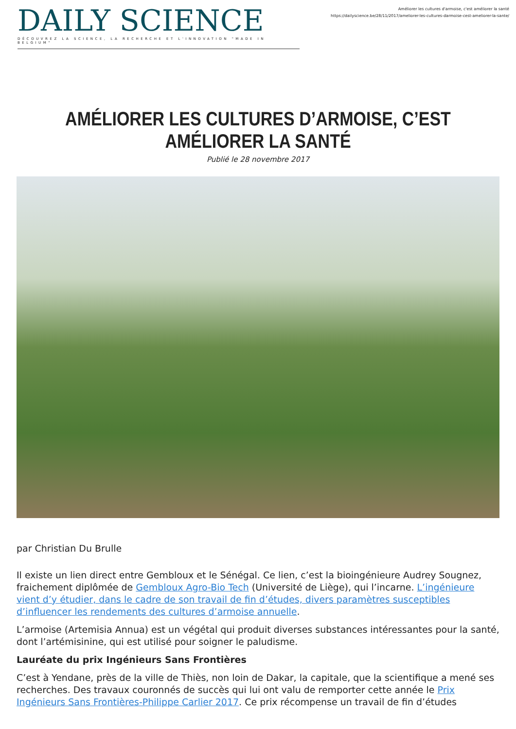DAILY SCIENCE
DÉCOUVREZ LA SCIENCE, LA RECHERCHE ET L'INNOVATION "MADE IN BELGIUM"
Améliorer les cultures d'armoise, c'est améliorer la santé
https://dailyscience.be/28/11/2017/ameliorer-les-cultures-darmoise-cest-ameliorer-la-sante/
AMÉLIORER LES CULTURES D’ARMOISE, C’EST AMÉLIORER LA SANTÉ
Publié le 28 novembre 2017
par Christian Du Brulle
Il existe un lien direct entre Gembloux et le Sénégal. Ce lien, c’est la bioingénieure Audrey Sougnez, fraichement diplômée de Gembloux Agro-Bio Tech (Université de Liège), qui l’incarne. L’ingénieure vient d’y étudier, dans le cadre de son travail de fin d’études, divers paramètres susceptibles d’influencer les rendements des cultures d’armoise annuelle.
L’armoise (Artemisia Annua) est un végétal qui produit diverses substances intéressantes pour la santé, dont l’artémisinine, qui est utilisé pour soigner le paludisme.
Lauréate du prix Ingénieurs Sans Frontières
C’est à Yendane, près de la ville de Thiès, non loin de Dakar, la capitale, que la scientifique a mené ses recherches. Des travaux couronnés de succès qui lui ont valu de remporter cette année le Prix Ingénieurs Sans Frontières-Philippe Carlier 2017. Ce prix récompense un travail de fin d’études